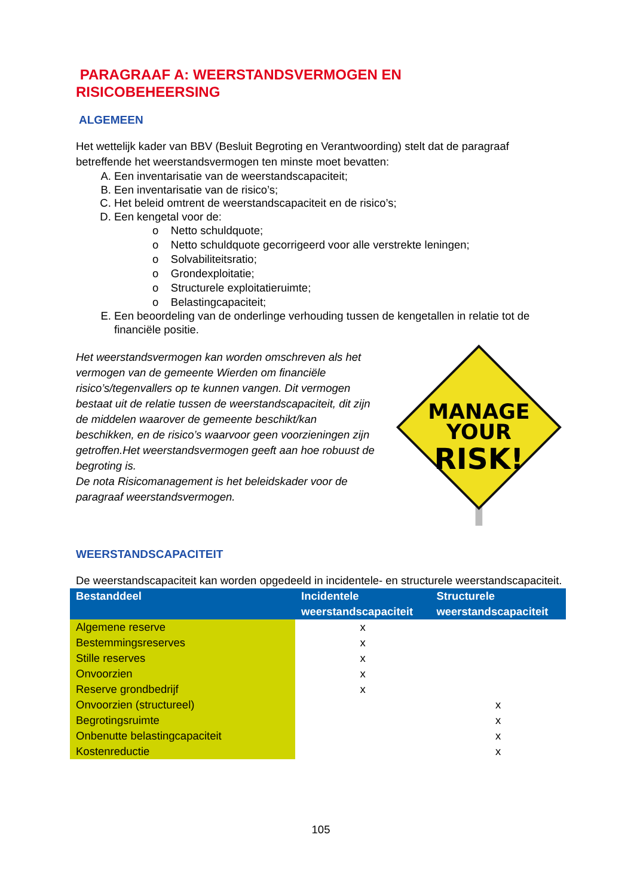PARAGRAAF A: WEERSTANDSVERMOGEN EN
RISICOBEHEERSING
ALGEMEEN
Het wettelijk kader van BBV (Besluit Begroting en Verantwoording) stelt dat de paragraaf betreffende het weerstandsvermogen ten minste moet bevatten:
A. Een inventarisatie van de weerstandscapaciteit;
B. Een inventarisatie van de risico’s;
C. Het beleid omtrent de weerstandscapaciteit en de risico’s;
D. Een kengetal voor de:
o Netto schuldquote;
o Netto schuldquote gecorrigeerd voor alle verstrekte leningen;
o Solvabiliteitsratio;
o Grondexploitatie;
o Structurele exploitatieruimte;
o Belastingcapaciteit;
E. Een beoordeling van de onderlinge verhouding tussen de kengetallen in relatie tot de financiële positie.
Het weerstandsvermogen kan worden omschreven als het vermogen van de gemeente Wierden om financiële risico’s/tegenvallers op te kunnen vangen. Dit vermogen bestaat uit de relatie tussen de weerstandscapaciteit, dit zijn de middelen waarover de gemeente beschikt/kan beschikken, en de risico’s waarvoor geen voorzieningen zijn getroffen.Het weerstandsvermogen geeft aan hoe robuust de begroting is.
De nota Risicomanagement is het beleidskader voor de paragraaf weerstandsvermogen.
MANAGE
YOUR
RISK!
WEERSTANDSCAPACITEIT
De weerstandscapaciteit kan worden opgedeeld in incidentele- en structurele weerstandscapaciteit.
| Bestanddeel | Incidentele weerstandscapaciteit | Structurele weerstandscapaciteit |
| --- | --- | --- |
| Algemene reserve | x | |
| Bestemmingsreserves | x | |
| Stille reserves | x | |
| Onvoorzien | x | |
| Reserve grondbedrijf | x | |
| Onvoorzien (structureel) | | x |
| Begrotingsruimte | | x |
| Onbenutte belastingcapaciteit | | x |
| Kostenreductie | | x |
105